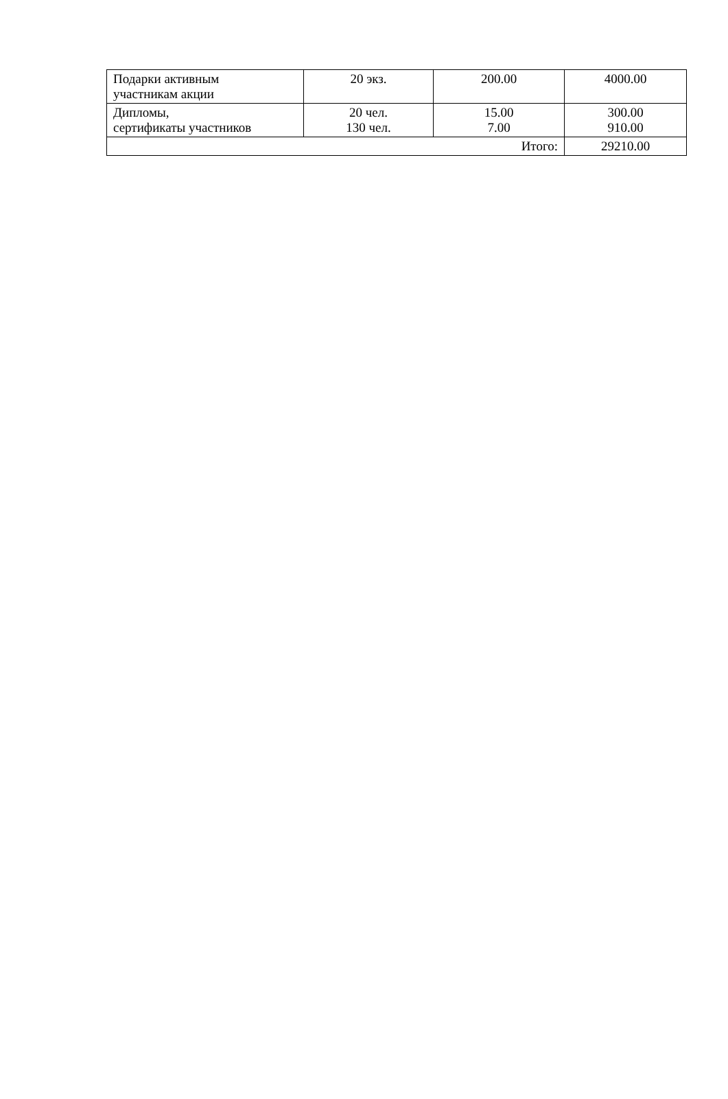| Подарки активным участникам акции | 20 экз. | 200.00 | 4000.00 |
| Дипломы, сертификаты участников | 20 чел. 130 чел. | 15.00 7.00 | 300.00 910.00 |
| Итого: | | | 29210.00 |